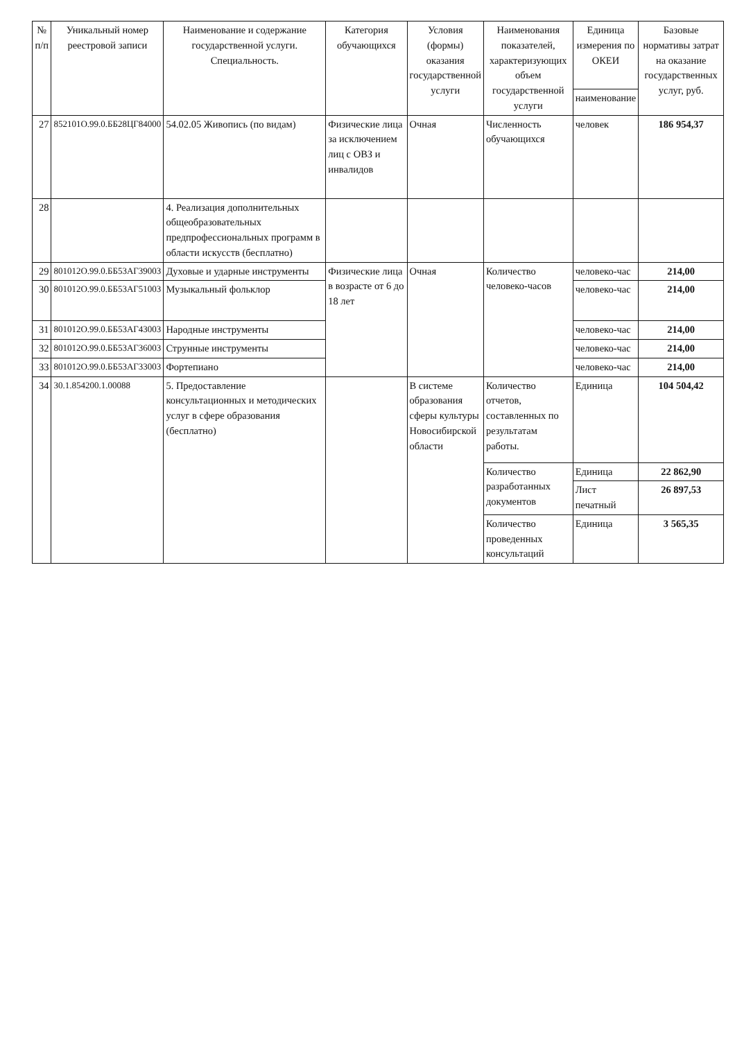| № п/п | Уникальный номер реестровой записи | Наименование и содержание государственной услуги. Специальность. | Категория обучающихся | Условия (формы) оказания государственной услуги | Наименования показателей, характеризующих объем государственной услуги | Единица измерения по ОКЕИ | Базовые нормативы затрат на оказание государственных услуг, руб. |
| --- | --- | --- | --- | --- | --- | --- | --- |
| | | | | | | наименование | |
| 27 | 852101О.99.0.ББ28ЦГ84000 | 54.02.05 Живопись (по видам) | Физические лица за исключением лиц с ОВЗ и инвалидов | Очная | Численность обучающихся | человек | 186 954,37 |
| 28 | | 4. Реализация дополнительных общеобразовательных предпрофессиональных программ в области искусств (бесплатно) | | | | | |
| 29 | 801012О.99.0.ББ53АГ39003 | Духовые и ударные инструменты | Физические лица в возрасте от 6 до 18 лет | Очная | Количество человеко-часов | человеко-час | 214,00 |
| 30 | 801012О.99.0.ББ53АГ51003 | Музыкальный фольклор | | | | человеко-час | 214,00 |
| 31 | 801012О.99.0.ББ53АГ43003 | Народные инструменты | | | | человеко-час | 214,00 |
| 32 | 801012О.99.0.ББ53АГ36003 | Струнные инструменты | | | | человеко-час | 214,00 |
| 33 | 801012О.99.0.ББ53АГ33003 | Фортепиано | | | | человеко-час | 214,00 |
| 34 | 30.1.854200.1.00088 | 5. Предоставление консультационных и методических услуг в сфере образования (бесплатно) | | В системе образования сферы культуры Новосибирской области | Количество отчетов, составленных по результатам работы. | Единица | 104 504,42 |
| | | | | | Количество разработанных документов | Единица | 22 862,90 |
| | | | | | | Лист печатный | 26 897,53 |
| | | | | | Количество проведенных консультаций | Единица | 3 565,35 |